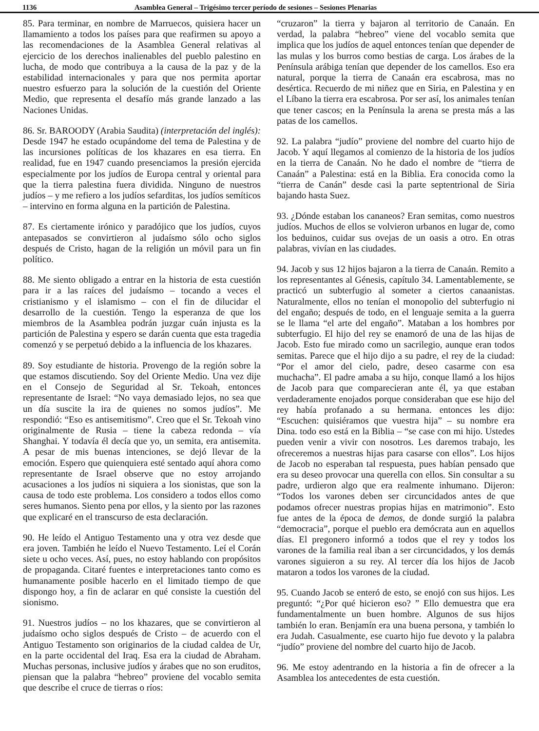1136 Asamblea General – Trigésimo tercer período de sesiones – Sesiones Plenarias
85. Para terminar, en nombre de Marruecos, quisiera hacer un llamamiento a todos los países para que reafirmen su apoyo a las recomendaciones de la Asamblea General relativas al ejercicio de los derechos inalienables del pueblo palestino en lucha, de modo que contribuya a la causa de la paz y de la estabilidad internacionales y para que nos permita aportar nuestro esfuerzo para la solución de la cuestión del Oriente Medio, que representa el desafío más grande lanzado a las Naciones Unidas.
86. Sr. BAROODY (Arabia Saudita) (interpretación del inglés): Desde 1947 he estado ocupándome del tema de Palestina y de las incursiones políticas de los khazares en esa tierra. En realidad, fue en 1947 cuando presenciamos la presión ejercida especialmente por los judíos de Europa central y oriental para que la tierra palestina fuera dividida. Ninguno de nuestros judíos – y me refiero a los judíos sefarditas, los judíos semíticos – intervino en forma alguna en la partición de Palestina.
87. Es ciertamente irónico y paradójico que los judíos, cuyos antepasados se convirtieron al judaísmo sólo ocho siglos después de Cristo, hagan de la religión un móvil para un fin político.
88. Me siento obligado a entrar en la historia de esta cuestión para ir a las raíces del judaísmo – tocando a veces el cristianismo y el islamismo – con el fin de dilucidar el desarrollo de la cuestión. Tengo la esperanza de que los miembros de la Asamblea podrán juzgar cuán injusta es la partición de Palestina y espero se darán cuenta que esta tragedia comenzó y se perpetuó debido a la influencia de los khazares.
89. Soy estudiante de historia. Provengo de la región sobre la que estamos discutiendo. Soy del Oriente Medio. Una vez dije en el Consejo de Seguridad al Sr. Tekoah, entonces representante de Israel: “No vaya demasiado lejos, no sea que un día suscite la ira de quienes no somos judíos”. Me respondió: “Eso es antisemitismo”. Creo que el Sr. Tekoah vino originalmente de Rusia – tiene la cabeza redonda – vía Shanghai. Y todavía él decía que yo, un semita, era antisemita. A pesar de mis buenas intenciones, se dejó llevar de la emoción. Espero que quienquiera esté sentado aquí ahora como representante de Israel observe que no estoy arrojando acusaciones a los judíos ni siquiera a los sionistas, que son la causa de todo este problema. Los considero a todos ellos como seres humanos. Siento pena por ellos, y la siento por las razones que explicaré en el transcurso de esta declaración.
90. He leído el Antiguo Testamento una y otra vez desde que era joven. También he leído el Nuevo Testamento. Leí el Corán siete u ocho veces. Así, pues, no estoy hablando con propósitos de propaganda. Citaré fuentes e interpretaciones tanto como es humanamente posible hacerlo en el limitado tiempo de que dispongo hoy, a fin de aclarar en qué consiste la cuestión del sionismo.
91. Nuestros judíos – no los khazares, que se convirtieron al judaísmo ocho siglos después de Cristo – de acuerdo con el Antiguo Testamento son originarios de la ciudad caldea de Ur, en la parte occidental del Iraq. Esa era la ciudad de Abraham. Muchas personas, inclusive judíos y árabes que no son eruditos, piensan que la palabra “hebreo” proviene del vocablo semita que describe el cruce de tierras o ríos:
“cruzaron” la tierra y bajaron al territorio de Canaán. En verdad, la palabra “hebreo” viene del vocablo semita que implica que los judíos de aquel entonces tenían que depender de las mulas y los burros como bestias de carga. Los árabes de la Península arábiga tenían que depender de los camellos. Eso era natural, porque la tierra de Canaán era escabrosa, mas no desértica. Recuerdo de mi niñez que en Siria, en Palestina y en el Líbano la tierra era escabrosa. Por ser así, los animales tenían que tener cascos; en la Península la arena se presta más a las patas de los camellos.
92. La palabra “judío” proviene del nombre del cuarto hijo de Jacob. Y aquí llegamos al comienzo de la historia de los judíos en la tierra de Canaán. No he dado el nombre de “tierra de Canaán” a Palestina: está en la Biblia. Era conocida como la “tierra de Canán” desde casi la parte septentrional de Siria bajando hasta Suez.
93. ¿Dónde estaban los cananeos? Eran semitas, como nuestros judíos. Muchos de ellos se volvieron urbanos en lugar de, como los beduinos, cuidar sus ovejas de un oasis a otro. En otras palabras, vivían en las ciudades.
94. Jacob y sus 12 hijos bajaron a la tierra de Canaán. Remito a los representantes al Génesis, capítulo 34. Lamentablemente, se practicó un subterfugio al someter a ciertos canaanistas. Naturalmente, ellos no tenían el monopolio del subterfugio ni del engaño; después de todo, en el lenguaje semita a la guerra se le llama “el arte del engaño”. Mataban a los hombres por subterfugio. El hijo del rey se enamoró de una de las hijas de Jacob. Esto fue mirado como un sacrilegio, aunque eran todos semitas. Parece que el hijo dijo a su padre, el rey de la ciudad: “Por el amor del cielo, padre, deseo casarme con esa muchacha”. El padre amaba a su hijo, conque llamó a los hijos de Jacob para que comparecieran ante él, ya que estaban verdaderamente enojados porque consideraban que ese hijo del rey había profanado a su hermana. entonces les dijo: “Escuchen: quisiéramos que vuestra hija” – su nombre era Dina. todo eso está en la Biblia – “se case con mi hijo. Ustedes pueden venir a vivir con nosotros. Les daremos trabajo, les ofreceremos a nuestras hijas para casarse con ellos”. Los hijos de Jacob no esperaban tal respuesta, pues habían pensado que era su deseo provocar una querella con ellos. Sin consultar a su padre, urdieron algo que era realmente inhumano. Dijeron: “Todos los varones deben ser circuncidados antes de que podamos ofrecer nuestras propias hijas en matrimonio”. Esto fue antes de la época de demos, de donde surgió la palabra “democracia”, porque el pueblo era demócrata aun en aquellos días. El pregonero informó a todos que el rey y todos los varones de la familia real iban a ser circuncidados, y los demás varones siguieron a su rey. Al tercer día los hijos de Jacob mataron a todos los varones de la ciudad.
95. Cuando Jacob se enteró de esto, se enojó con sus hijos. Les preguntó: “¿Por qué hicieron eso? ” Ello demuestra que era fundamentalmente un buen hombre. Algunos de sus hijos también lo eran. Benjamín era una buena persona, y también lo era Judah. Casualmente, ese cuarto hijo fue devoto y la palabra “judío” proviene del nombre del cuarto hijo de Jacob.
96. Me estoy adentrando en la historia a fin de ofrecer a la Asamblea los antecedentes de esta cuestión.